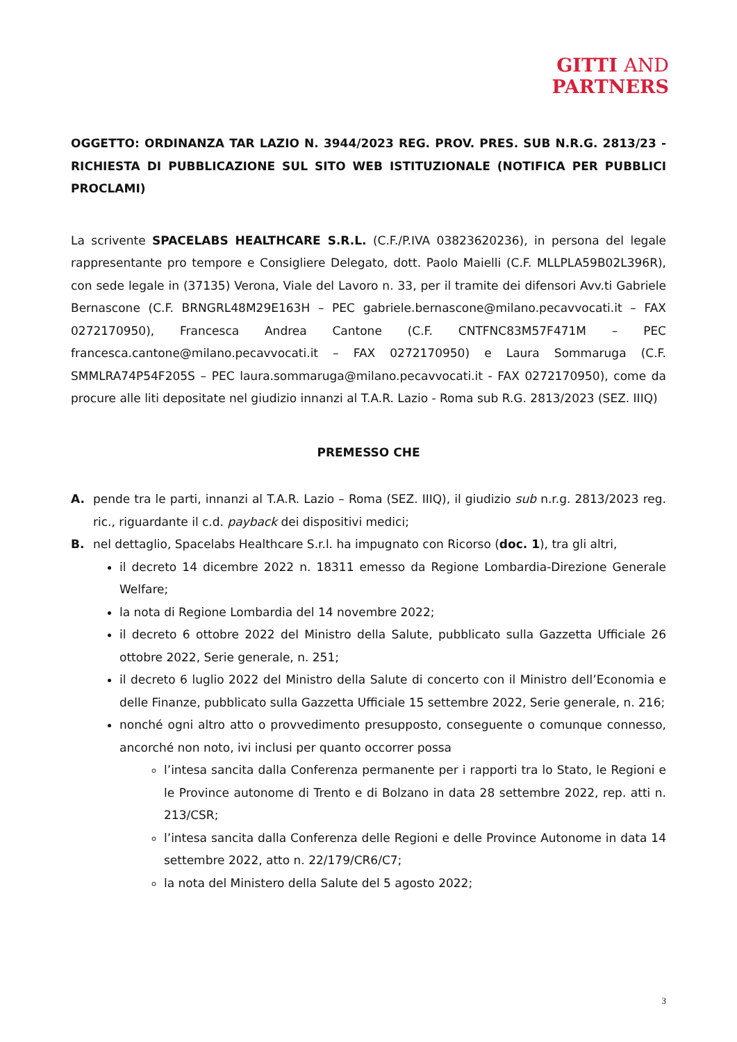GITTI AND
PARTNERS
OGGETTO: ORDINANZA TAR LAZIO N. 3944/2023 REG. PROV. PRES. SUB N.R.G. 2813/23 - RICHIESTA DI PUBBLICAZIONE SUL SITO WEB ISTITUZIONALE (NOTIFICA PER PUBBLICI PROCLAMI)
La scrivente SPACELABS HEALTHCARE S.R.L. (C.F./P.IVA 03823620236), in persona del legale rappresentante pro tempore e Consigliere Delegato, dott. Paolo Maielli (C.F. MLLPLA59B02L396R), con sede legale in (37135) Verona, Viale del Lavoro n. 33, per il tramite dei difensori Avv.ti Gabriele Bernascone (C.F. BRNGRL48M29E163H – PEC gabriele.bernascone@milano.pecavvocati.it – FAX 0272170950), Francesca Andrea Cantone (C.F. CNTFNC83M57F471M – PEC francesca.cantone@milano.pecavvocati.it – FAX 0272170950) e Laura Sommaruga (C.F. SMMLRA74P54F205S – PEC laura.sommaruga@milano.pecavvocati.it - FAX 0272170950), come da procure alle liti depositate nel giudizio innanzi al T.A.R. Lazio - Roma sub R.G. 2813/2023 (SEZ. IIIQ)
PREMESSO CHE
A. pende tra le parti, innanzi al T.A.R. Lazio – Roma (SEZ. IIIQ), il giudizio sub n.r.g. 2813/2023 reg. ric., riguardante il c.d. payback dei dispositivi medici;
B. nel dettaglio, Spacelabs Healthcare S.r.l. ha impugnato con Ricorso (doc. 1), tra gli altri,
il decreto 14 dicembre 2022 n. 18311 emesso da Regione Lombardia-Direzione Generale Welfare;
la nota di Regione Lombardia del 14 novembre 2022;
il decreto 6 ottobre 2022 del Ministro della Salute, pubblicato sulla Gazzetta Ufficiale 26 ottobre 2022, Serie generale, n. 251;
il decreto 6 luglio 2022 del Ministro della Salute di concerto con il Ministro dell’Economia e delle Finanze, pubblicato sulla Gazzetta Ufficiale 15 settembre 2022, Serie generale, n. 216;
nonché ogni altro atto o provvedimento presupposto, conseguente o comunque connesso, ancorché non noto, ivi inclusi per quanto occorrer possa
l’intesa sancita dalla Conferenza permanente per i rapporti tra lo Stato, le Regioni e le Province autonome di Trento e di Bolzano in data 28 settembre 2022, rep. atti n. 213/CSR;
l’intesa sancita dalla Conferenza delle Regioni e delle Province Autonome in data 14 settembre 2022, atto n. 22/179/CR6/C7;
la nota del Ministero della Salute del 5 agosto 2022;
3